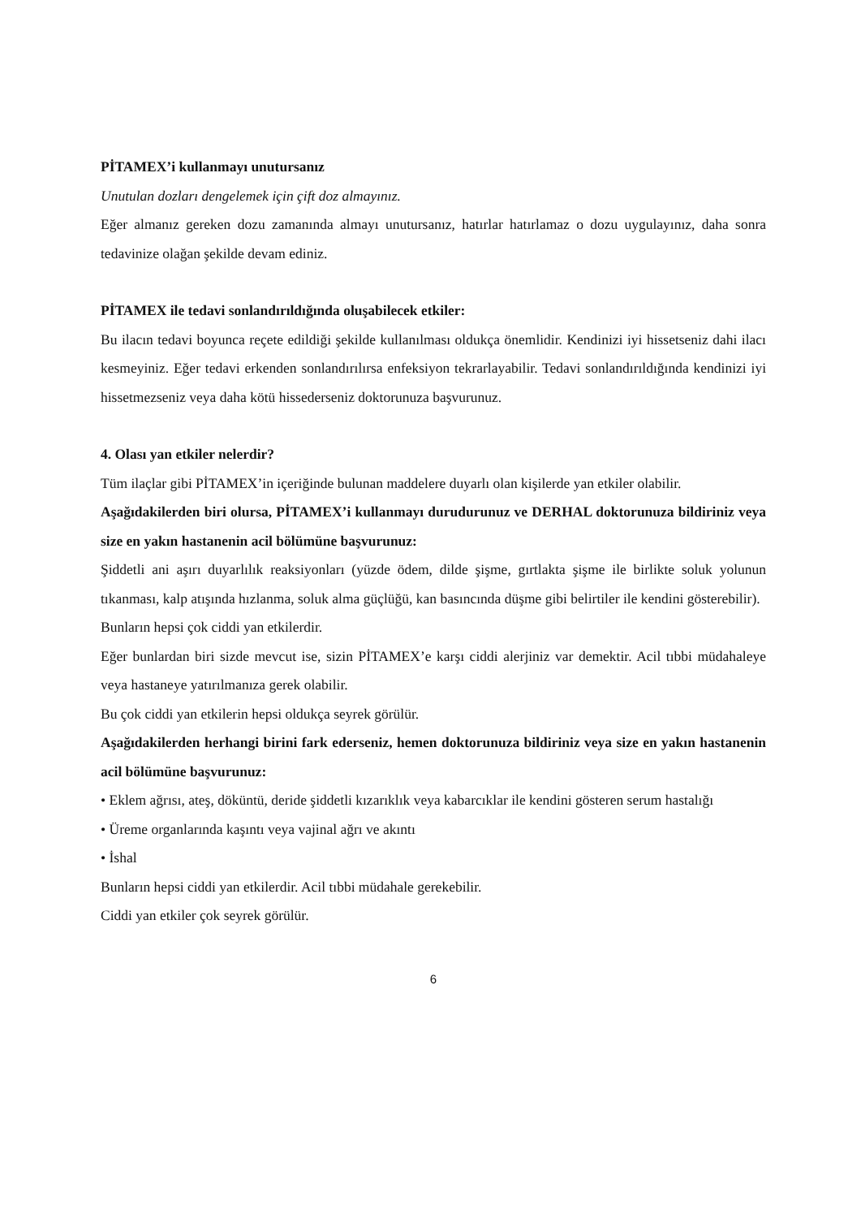PİTAMEX’i kullanmayı unutursanız
Unutulan dozları dengelemek için çift doz almayınız.
Eğer almanız gereken dozu zamanında almayı unutursanız, hatırlar hatırlamaz o dozu uygulayınız, daha sonra tedavinize olağan şekilde devam ediniz.
PİTAMEX ile tedavi sonlandırıldığında oluşabilecek etkiler:
Bu ilacın tedavi boyunca reçete edildiği şekilde kullanılması oldukça önemlidir. Kendinizi iyi hissetseniz dahi ilacı kesmeyiniz. Eğer tedavi erkenden sonlandırılırsa enfeksiyon tekrarlayabilir. Tedavi sonlandırıldığında kendinizi iyi hissetmezseniz veya daha kötü hissederseniz doktorunuza başvurunuz.
4. Olası yan etkiler nelerdir?
Tüm ilaçlar gibi PİTAMEX’in içeriğinde bulunan maddelere duyarlı olan kişilerde yan etkiler olabilir.
Aşağıdakilerden biri olursa, PİTAMEX’i kullanmayı durudurunuz ve DERHAL doktorunuza bildiriniz veya size en yakın hastanenin acil bölümüne başvurunuz:
Şiddetli ani aşırı duyarlılık reaksiyonları (yüzde ödem, dilde şişme, gırtlakta şişme ile birlikte soluk yolunun tıkanması, kalp atışında hızlanma, soluk alma güçlüğü, kan basıncında düşme gibi belirtiler ile kendini gösterebilir).
Bunların hepsi çok ciddi yan etkilerdir.
Eğer bunlardan biri sizde mevcut ise, sizin PİTAMEX’e karşı ciddi alerjiniz var demektir. Acil tıbbi müdahaleye veya hastaneye yatırılmanıza gerek olabilir.
Bu çok ciddi yan etkilerin hepsi oldukça seyrek görülür.
Aşağıdakilerden herhangi birini fark ederseniz, hemen doktorunuza bildiriniz veya size en yakın hastanenin acil bölümüne başvurunuz:
• Eklem ağrısı, ateş, döküntü, deride şiddetli kızarıklık veya kabarcıklar ile kendini gösteren serum hastalığı
• Üreme organlarında kaşıntı veya vajinal ağrı ve akıntı
• İshal
Bunların hepsi ciddi yan etkilerdir. Acil tıbbi müdahale gerekebilir.
Ciddi yan etkiler çok seyrek görülür.
6